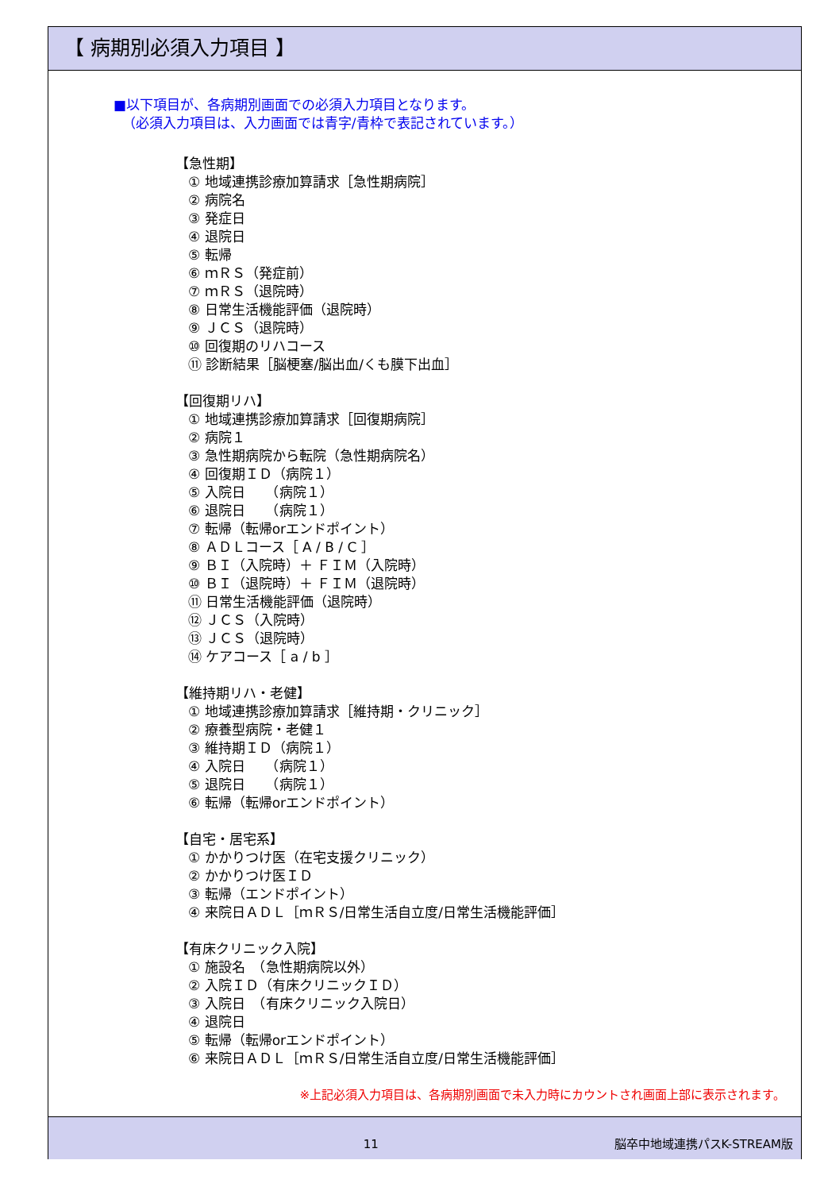【 病期別必須入力項目 】
■以下項目が、各病期別画面での必須入力項目となります。
（必須入力項目は、入力画面では青字/青枠で表記されています。）
【急性期】
① 地域連携診療加算請求［急性期病院］
② 病院名
③ 発症日
④ 退院日
⑤ 転帰
⑥ ｍＲＳ（発症前）
⑦ ｍＲＳ（退院時）
⑧ 日常生活機能評価（退院時）
⑨ ＪＣＳ（退院時）
⑩ 回復期のリハコース
⑪ 診断結果［脳梗塞/脳出血/くも膜下出血］
【回復期リハ】
① 地域連携診療加算請求［回復期病院］
② 病院１
③ 急性期病院から転院（急性期病院名）
④ 回復期ＩＤ（病院１）
⑤ 入院日　　（病院１）
⑥ 退院日　　（病院１）
⑦ 転帰（転帰orエンドポイント）
⑧ ＡＤＬコース［ A / B / C ］
⑨ ＢＩ（入院時）＋ ＦＩＭ（入院時）
⑩ ＢＩ（退院時）＋ ＦＩＭ（退院時）
⑪ 日常生活機能評価（退院時）
⑫ ＪＣＳ（入院時）
⑬ ＪＣＳ（退院時）
⑭ ケアコース［ a / b ］
【維持期リハ・老健】
① 地域連携診療加算請求［維持期・クリニック］
② 療養型病院・老健１
③ 維持期ＩＤ（病院１）
④ 入院日　　（病院１）
⑤ 退院日　　（病院１）
⑥ 転帰（転帰orエンドポイント）
【自宅・居宅系】
① かかりつけ医（在宅支援クリニック）
② かかりつけ医ＩＤ
③ 転帰（エンドポイント）
④ 来院日ＡＤＬ［ｍＲＳ/日常生活自立度/日常生活機能評価］
【有床クリニック入院】
① 施設名　（急性期病院以外）
② 入院ＩＤ（有床クリニックＩＤ）
③ 入院日　（有床クリニック入院日）
④ 退院日
⑤ 転帰（転帰orエンドポイント）
⑥ 来院日ＡＤＬ［ｍＲＳ/日常生活自立度/日常生活機能評価］
※上記必須入力項目は、各病期別画面で未入力時にカウントされ画面上部に表示されます。
11 脳卒中地域連携パスK-STREAM版